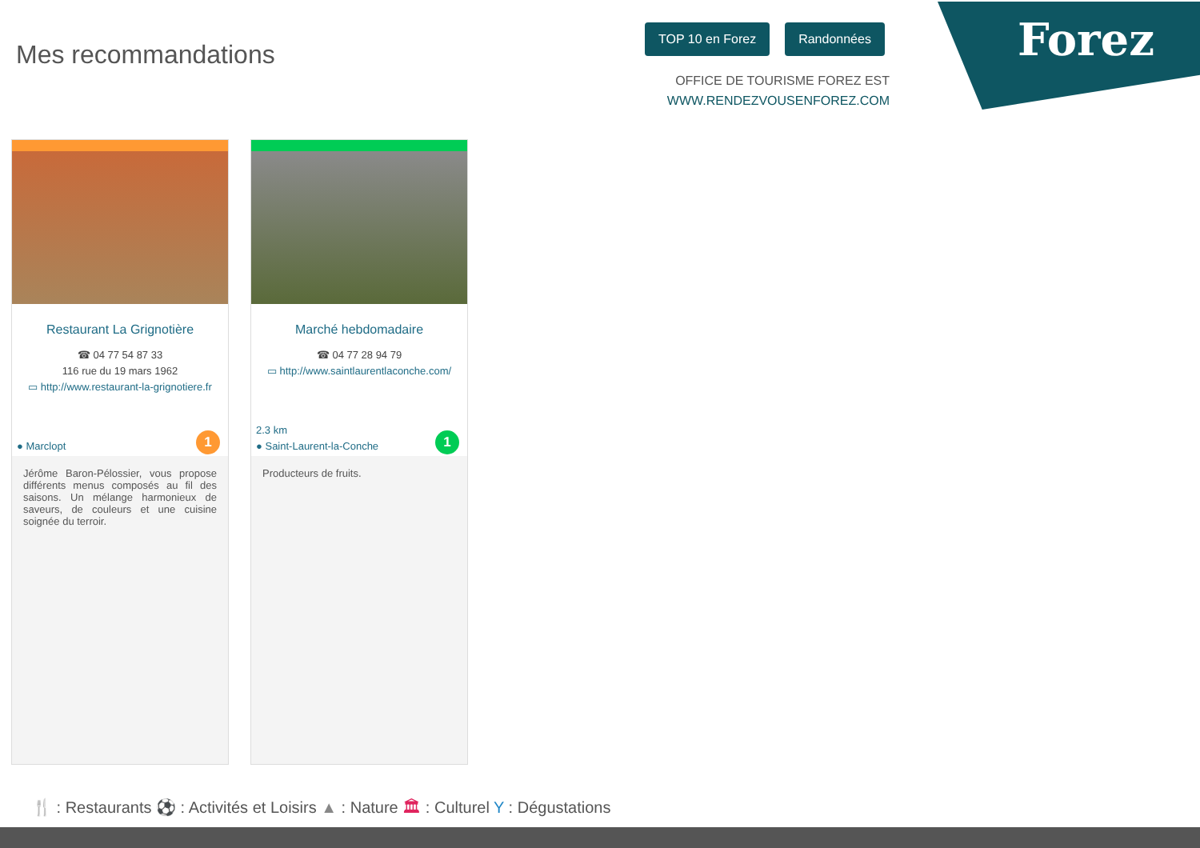Mes recommandations
TOP 10 en Forez Randonnées
OFFICE DE TOURISME FOREZ EST
WWW.RENDEZVOUSENFOREZ.COM
Forez
Restaurant La Grignotière
☎ 04 77 54 87 33
116 rue du 19 mars 1962
▭ http://www.restaurant-la-grignotiere.fr
● Marclopt 1
Jérôme Baron-Pélossier, vous propose différents menus composés au fil des saisons. Un mélange harmonieux de saveurs, de couleurs et une cuisine soignée du terroir.
Marché hebdomadaire
☎ 04 77 28 94 79
▭ http://www.saintlaurentlaconche.com/
2.3 km
● Saint-Laurent-la-Conche
1
Producteurs de fruits.
🍴 : Restaurants ⚽ : Activités et Loisirs ▲ : Nature 🏛 : Culturel Y : Dégustations